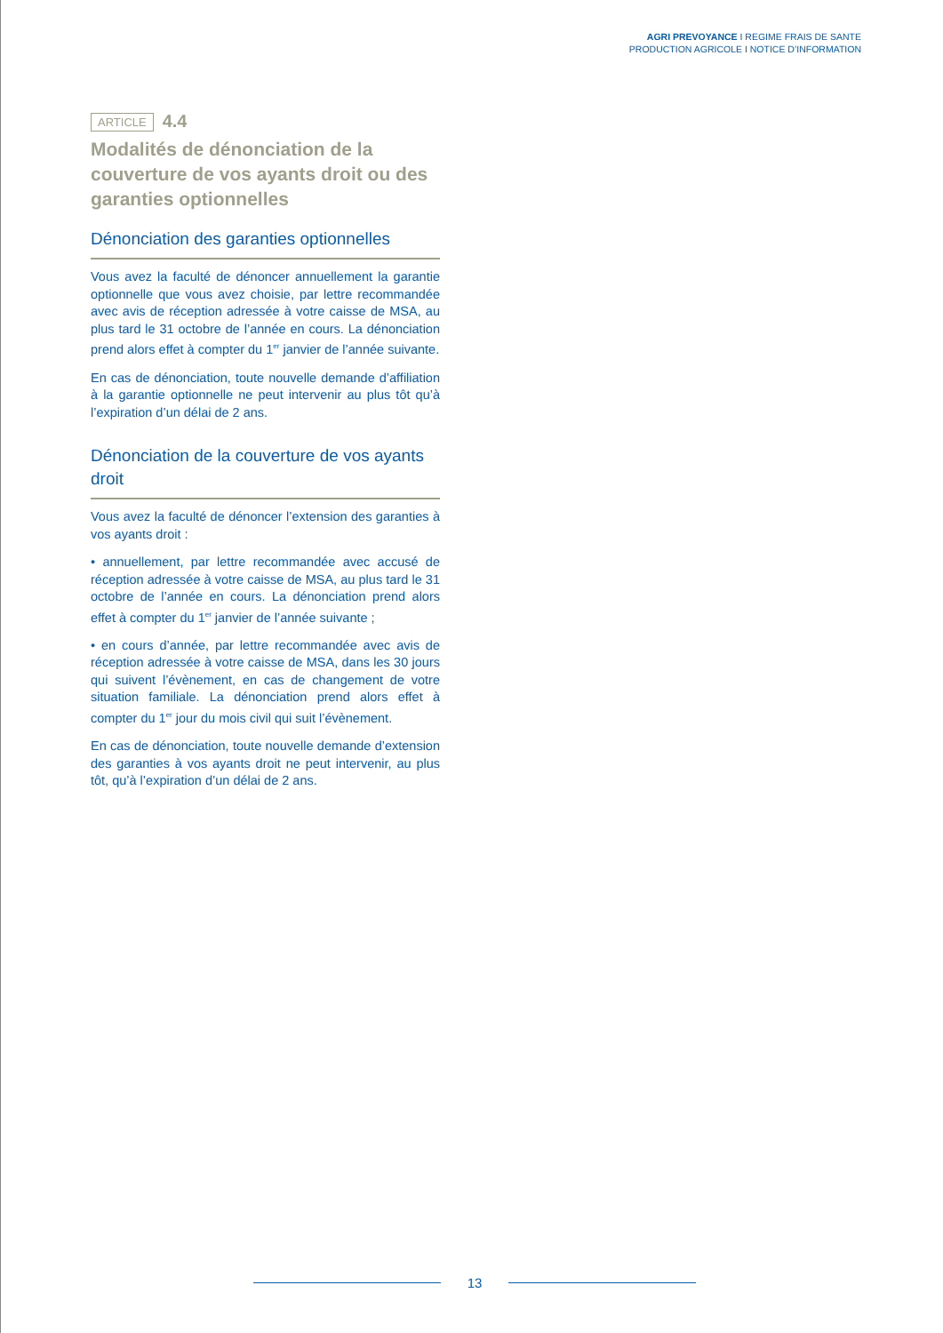AGRI PREVOYANCE I REGIME FRAIS DE SANTE
PRODUCTION AGRICOLE I NOTICE D’INFORMATION
ARTICLE 4.4
Modalités de dénonciation de la couverture de vos ayants droit ou des garanties optionnelles
Dénonciation des garanties optionnelles
Vous avez la faculté de dénoncer annuellement la garantie optionnelle que vous avez choisie, par lettre recommandée avec avis de réception adressée à votre caisse de MSA, au plus tard le 31 octobre de l’année en cours. La dénonciation prend alors effet à compter du 1<sup>er</sup> janvier de l’année suivante.
En cas de dénonciation, toute nouvelle demande d’affiliation à la garantie optionnelle ne peut intervenir au plus tôt qu’à l’expiration d’un délai de 2 ans.
Dénonciation de la couverture de vos ayants droit
Vous avez la faculté de dénoncer l’extension des garanties à vos ayants droit :
• annuellement, par lettre recommandée avec accusé de réception adressée à votre caisse de MSA, au plus tard le 31 octobre de l’année en cours. La dénonciation prend alors effet à compter du 1<sup>er</sup> janvier de l’année suivante ;
• en cours d’année, par lettre recommandée avec avis de réception adressée à votre caisse de MSA, dans les 30 jours qui suivent l’évènement, en cas de changement de votre situation familiale. La dénonciation prend alors effet à compter du 1<sup>er</sup> jour du mois civil qui suit l’évènement.
En cas de dénonciation, toute nouvelle demande d’extension des garanties à vos ayants droit ne peut intervenir, au plus tôt, qu’à l’expiration d’un délai de 2 ans.
13